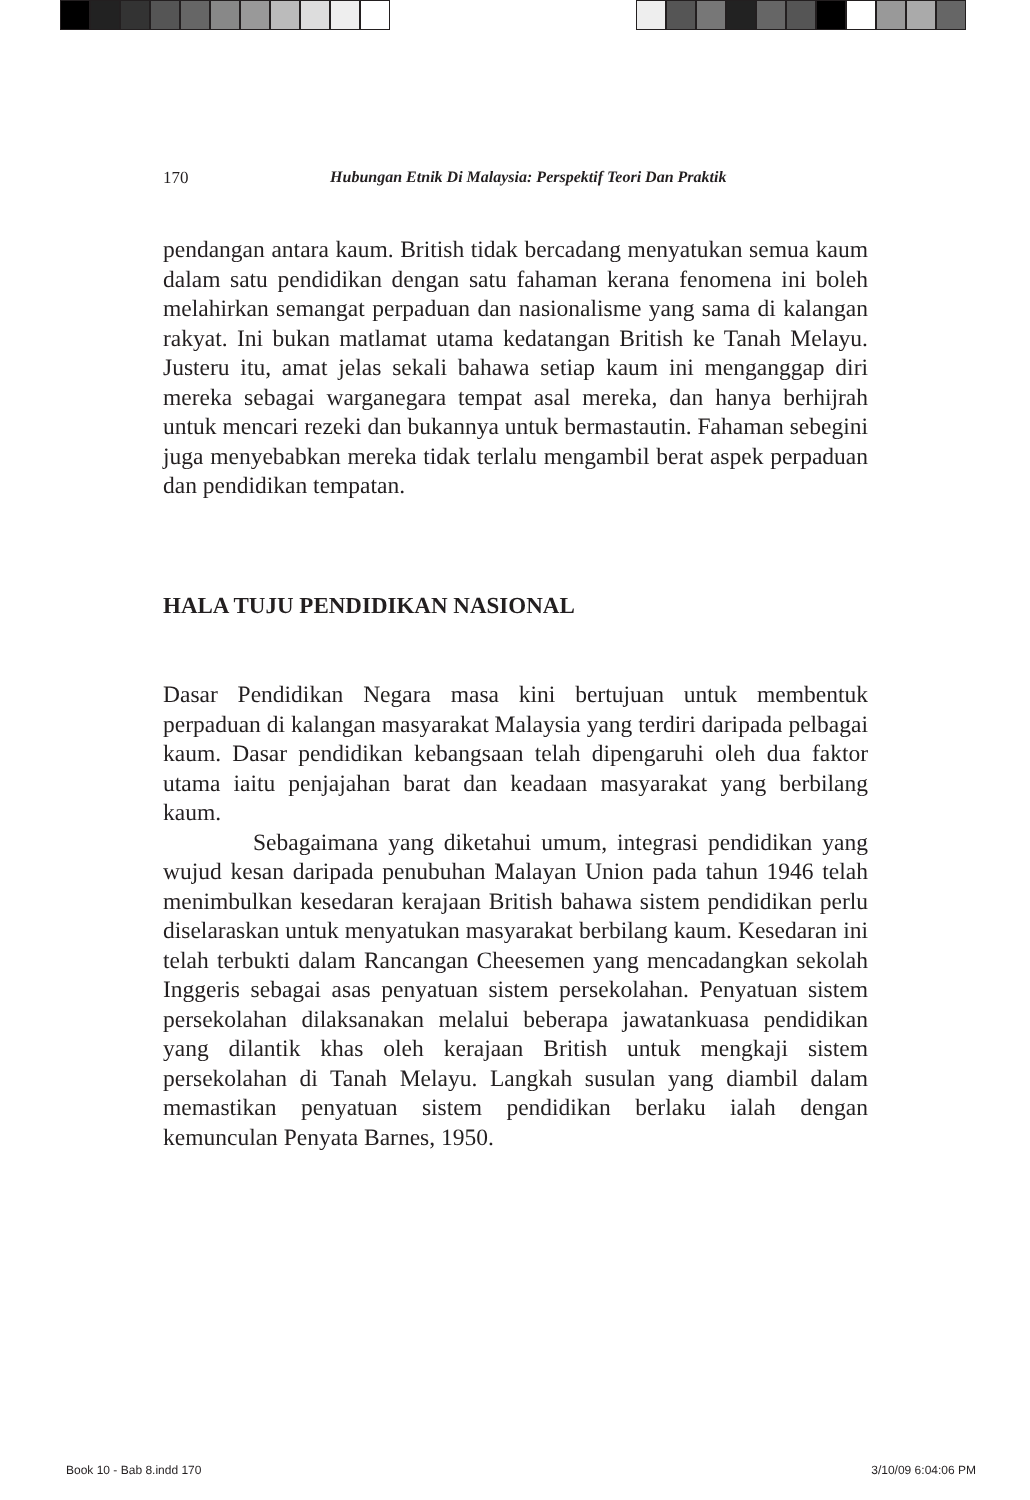170 Hubungan Etnik Di Malaysia: Perspektif Teori Dan Praktik
pendangan antara kaum. British tidak bercadang menyatukan semua kaum dalam satu pendidikan dengan satu fahaman kerana fenomena ini boleh melahirkan semangat perpaduan dan nasionalisme yang sama di kalangan rakyat. Ini bukan matlamat utama kedatangan British ke Tanah Melayu. Justeru itu, amat jelas sekali bahawa setiap kaum ini menganggap diri mereka sebagai warganegara tempat asal mereka, dan hanya berhijrah untuk mencari rezeki dan bukannya untuk bermastautin. Fahaman sebegini juga menyebabkan mereka tidak terlalu mengambil berat aspek perpaduan dan pendidikan tempatan.
HALA TUJU PENDIDIKAN NASIONAL
Dasar Pendidikan Negara masa kini bertujuan untuk membentuk perpaduan di kalangan masyarakat Malaysia yang terdiri daripada pelbagai kaum. Dasar pendidikan kebangsaan telah dipengaruhi oleh dua faktor utama iaitu penjajahan barat dan keadaan masyarakat yang berbilang kaum.
Sebagaimana yang diketahui umum, integrasi pendidikan yang wujud kesan daripada penubuhan Malayan Union pada tahun 1946 telah menimbulkan kesedaran kerajaan British bahawa sistem pendidikan perlu diselaraskan untuk menyatukan masyarakat berbilang kaum. Kesedaran ini telah terbukti dalam Rancangan Cheesemen yang mencadangkan sekolah Inggeris sebagai asas penyatuan sistem persekolahan. Penyatuan sistem persekolahan dilaksanakan melalui beberapa jawatankuasa pendidikan yang dilantik khas oleh kerajaan British untuk mengkaji sistem persekolahan di Tanah Melayu. Langkah susulan yang diambil dalam memastikan penyatuan sistem pendidikan berlaku ialah dengan kemunculan Penyata Barnes, 1950.
Book 10 - Bab 8.indd 170 3/10/09 6:04:06 PM